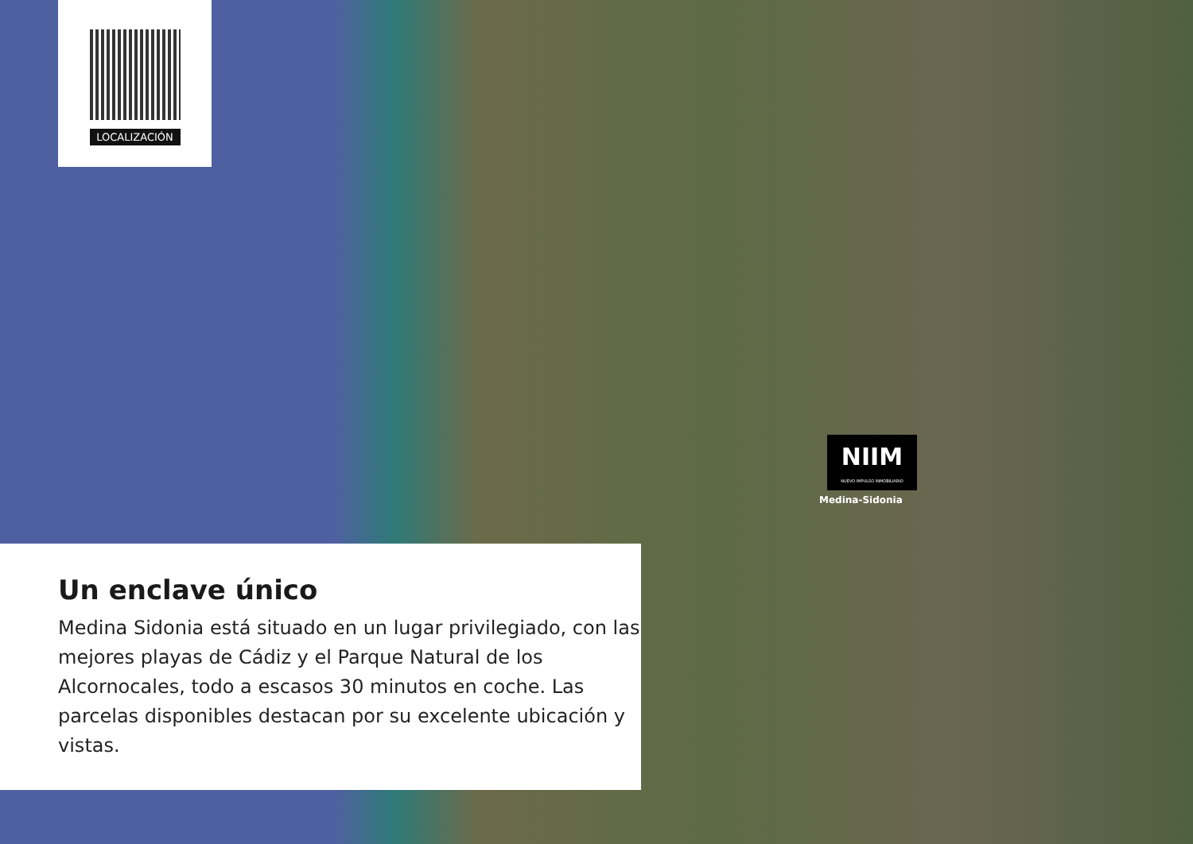LOCALIZACIÓN
NIIM
NUEVO IMPULSO INMOBILIARIO
Medina-Sidonia
Un enclave único
Medina Sidonia está situado en un lugar privilegiado, con las mejores playas de Cádiz y el Parque Natural de los Alcornocales, todo a escasos 30 minutos en coche. Las parcelas disponibles destacan por su excelente ubicación y vistas.